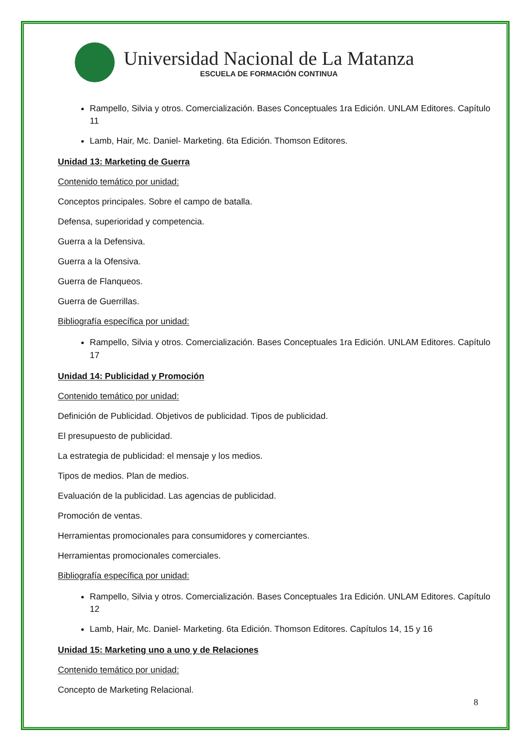Universidad Nacional de La Matanza
ESCUELA DE FORMACIÓN CONTINUA
Rampello, Silvia y otros. Comercialización. Bases Conceptuales 1ra Edición. UNLAM Editores. Capítulo 11
Lamb, Hair, Mc. Daniel- Marketing. 6ta Edición. Thomson Editores.
Unidad 13: Marketing de Guerra
Contenido temático por unidad:
Conceptos principales. Sobre el campo de batalla.
Defensa, superioridad y competencia.
Guerra a la Defensiva.
Guerra a la Ofensiva.
Guerra de Flanqueos.
Guerra de Guerrillas.
Bibliografía específica por unidad:
Rampello, Silvia y otros. Comercialización. Bases Conceptuales 1ra Edición. UNLAM Editores. Capítulo 17
Unidad 14: Publicidad y Promoción
Contenido temático por unidad:
Definición de Publicidad. Objetivos de publicidad. Tipos de publicidad.
El presupuesto de publicidad.
La estrategia de publicidad: el mensaje y los medios.
Tipos de medios. Plan de medios.
Evaluación de la publicidad. Las agencias de publicidad.
Promoción de ventas.
Herramientas promocionales para consumidores y comerciantes.
Herramientas promocionales comerciales.
Bibliografía específica por unidad:
Rampello, Silvia y otros. Comercialización. Bases Conceptuales 1ra Edición. UNLAM Editores. Capítulo 12
Lamb, Hair, Mc. Daniel- Marketing. 6ta Edición. Thomson Editores. Capítulos 14, 15 y 16
Unidad 15: Marketing uno a uno y de Relaciones
Contenido temático por unidad:
Concepto de Marketing Relacional.
8